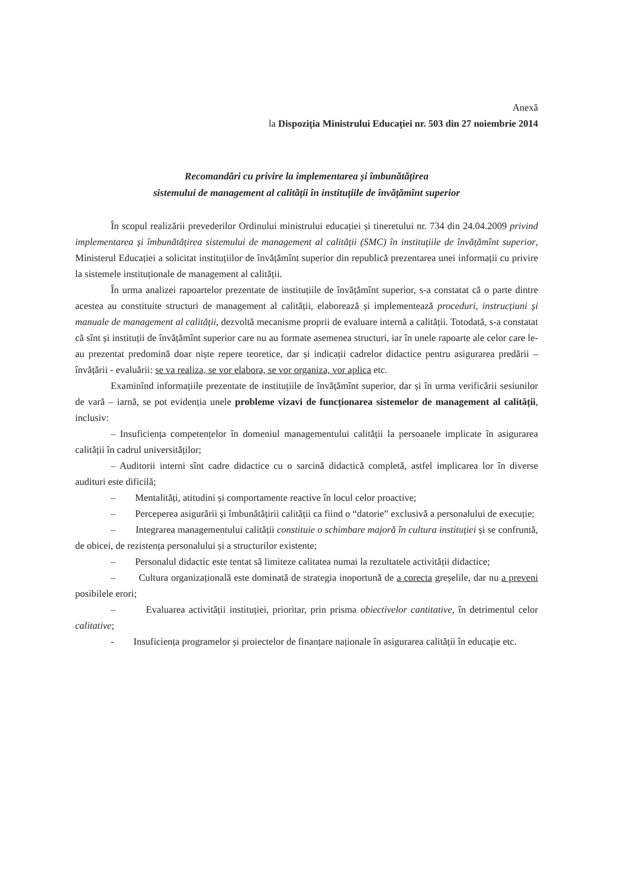Anexă
la Dispoziția Ministrului Educației nr. 503 din 27 noiembrie 2014
Recomandări cu privire la implementarea și îmbunătățirea
sistemului de management al calității în instituțiile de învățămînt superior
În scopul realizării prevederilor Ordinului ministrului educației și tineretului nr. 734 din 24.04.2009 privind implementarea și îmbunătățirea sistemului de management al calității (SMC) în instituțiile de învățămînt superior, Ministerul Educației a solicitat instituțiilor de învățămînt superior din republică prezentarea unei informații cu privire la sistemele instituționale de management al calității.
În urma analizei rapoartelor prezentate de instituțiile de învățămînt superior, s-a constatat că o parte dintre acestea au constituite structuri de management al calității, elaborează și implementează proceduri, instrucțiuni și manuale de management al calității, dezvoltă mecanisme proprii de evaluare internă a calității. Totodată, s-a constatat că sînt și instituții de învățămînt superior care nu au formate asemenea structuri, iar în unele rapoarte ale celor care le-au prezentat predomină doar niște repere teoretice, dar și indicații cadrelor didactice pentru asigurarea predării – învățării - evaluării: se va realiza, se vor elabora, se vor organiza, vor aplica etc.
Examinînd informațiile prezentate de instituțiile de învățămînt superior, dar și în urma verificării sesiunilor de vară – iarnă, se pot evidenția unele probleme vizavi de funcționarea sistemelor de management al calității, inclusiv:
– Insuficiența competențelor în domeniul managementului calității la persoanele implicate în asigurarea calității în cadrul universităților;
– Auditorii interni sînt cadre didactice cu o sarcină didactică completă, astfel implicarea lor în diverse audituri este dificilă;
– Mentalități, atitudini și comportamente reactive în locul celor proactive;
– Perceperea asigurării și îmbunătățirii calității ca fiind o “datorie” exclusivă a personalului de execuție;
– Integrarea managementului calității constituie o schimbare majoră în cultura instituției și se confruntă, de obicei, de rezistența personalului și a structurilor existente;
– Personalul didactic este tentat să limiteze calitatea numai la rezultatele activității didactice;
– Cultura organizațională este dominată de strategia inoportună de a corecta greșelile, dar nu a preveni posibilele erori;
– Evaluarea activității instituției, prioritar, prin prisma obiectivelor cantitative, în detrimentul celor calitative;
- Insuficiența programelor și proiectelor de finanțare naționale în asigurarea calității în educație etc.